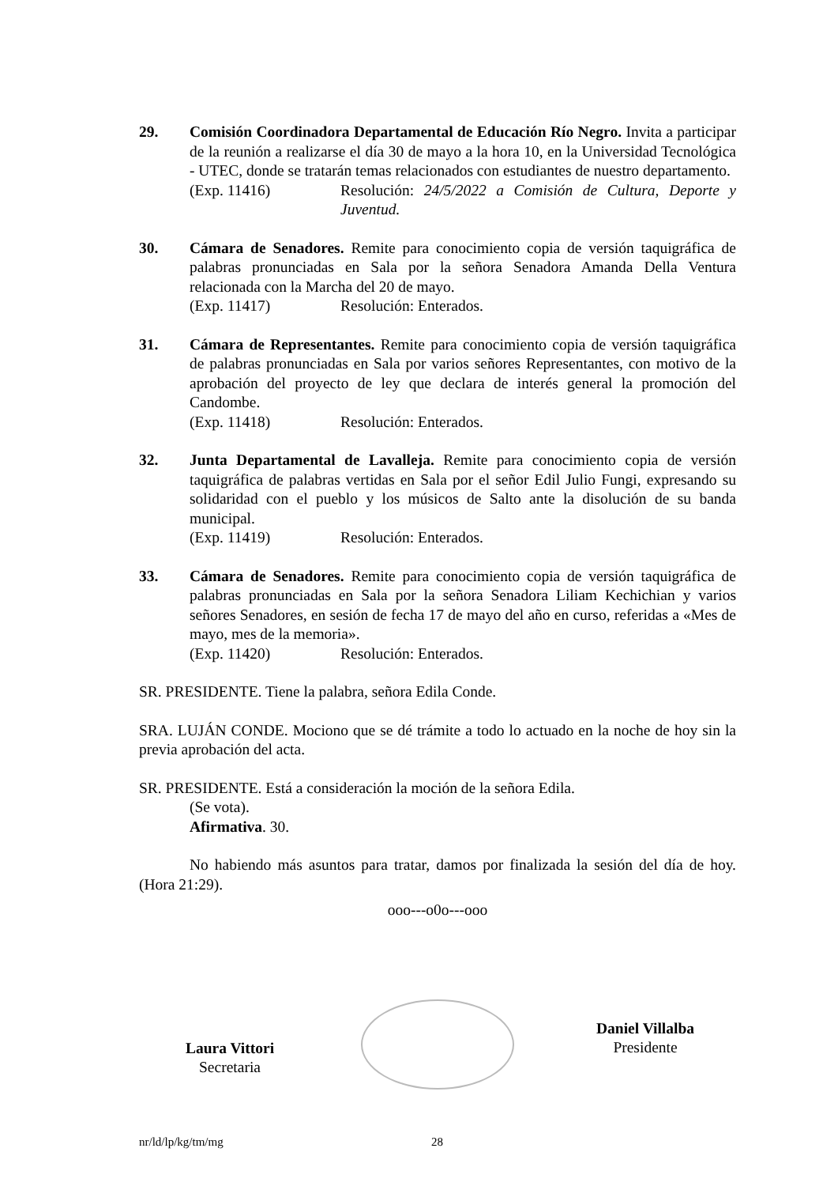29. Comisión Coordinadora Departamental de Educación Río Negro. Invita a participar de la reunión a realizarse el día 30 de mayo a la hora 10, en la Universidad Tecnológica - UTEC, donde se tratarán temas relacionados con estudiantes de nuestro departamento.
(Exp. 11416) Resolución: 24/5/2022 a Comisión de Cultura, Deporte y Juventud.
30. Cámara de Senadores. Remite para conocimiento copia de versión taquigráfica de palabras pronunciadas en Sala por la señora Senadora Amanda Della Ventura relacionada con la Marcha del 20 de mayo.
(Exp. 11417) Resolución: Enterados.
31. Cámara de Representantes. Remite para conocimiento copia de versión taquigráfica de palabras pronunciadas en Sala por varios señores Representantes, con motivo de la aprobación del proyecto de ley que declara de interés general la promoción del Candombe.
(Exp. 11418) Resolución: Enterados.
32. Junta Departamental de Lavalleja. Remite para conocimiento copia de versión taquigráfica de palabras vertidas en Sala por el señor Edil Julio Fungi, expresando su solidaridad con el pueblo y los músicos de Salto ante la disolución de su banda municipal.
(Exp. 11419) Resolución: Enterados.
33. Cámara de Senadores. Remite para conocimiento copia de versión taquigráfica de palabras pronunciadas en Sala por la señora Senadora Liliam Kechichian y varios señores Senadores, en sesión de fecha 17 de mayo del año en curso, referidas a «Mes de mayo, mes de la memoria».
(Exp. 11420) Resolución: Enterados.
SR. PRESIDENTE. Tiene la palabra, señora Edila Conde.
SRA. LUJÁN CONDE. Mociono que se dé trámite a todo lo actuado en la noche de hoy sin la previa aprobación del acta.
SR. PRESIDENTE. Está a consideración la moción de la señora Edila.
(Se vota).
Afirmativa. 30.
No habiendo más asuntos para tratar, damos por finalizada la sesión del día de hoy. (Hora 21:29).
ooo---o0o---ooo
Laura Vittori
Secretaria
Daniel Villalba
Presidente
nr/ld/lp/kg/tm/mg 28